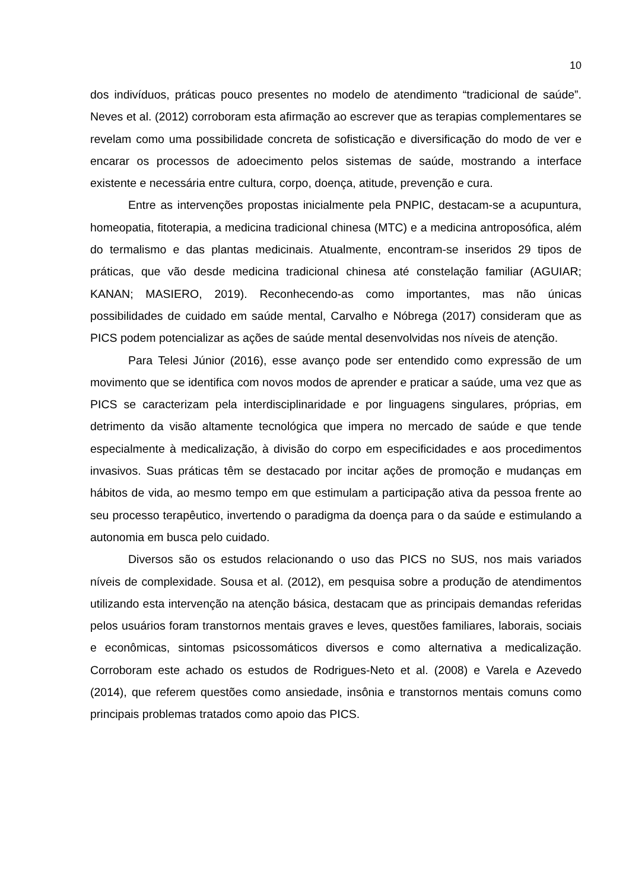10
dos indivíduos, práticas pouco presentes no modelo de atendimento “tradicional de saúde”. Neves et al. (2012) corroboram esta afirmação ao escrever que as terapias complementares se revelam como uma possibilidade concreta de sofisticação e diversificação do modo de ver e encarar os processos de adoecimento pelos sistemas de saúde, mostrando a interface existente e necessária entre cultura, corpo, doença, atitude, prevenção e cura.
Entre as intervenções propostas inicialmente pela PNPIC, destacam-se a acupuntura, homeopatia, fitoterapia, a medicina tradicional chinesa (MTC) e a medicina antroposófica, além do termalismo e das plantas medicinais. Atualmente, encontram-se inseridos 29 tipos de práticas, que vão desde medicina tradicional chinesa até constelação familiar (AGUIAR; KANAN; MASIERO, 2019). Reconhecendo-as como importantes, mas não únicas possibilidades de cuidado em saúde mental, Carvalho e Nóbrega (2017) consideram que as PICS podem potencializar as ações de saúde mental desenvolvidas nos níveis de atenção.
Para Telesi Júnior (2016), esse avanço pode ser entendido como expressão de um movimento que se identifica com novos modos de aprender e praticar a saúde, uma vez que as PICS se caracterizam pela interdisciplinaridade e por linguagens singulares, próprias, em detrimento da visão altamente tecnológica que impera no mercado de saúde e que tende especialmente à medicalização, à divisão do corpo em especificidades e aos procedimentos invasivos. Suas práticas têm se destacado por incitar ações de promoção e mudanças em hábitos de vida, ao mesmo tempo em que estimulam a participação ativa da pessoa frente ao seu processo terapêutico, invertendo o paradigma da doença para o da saúde e estimulando a autonomia em busca pelo cuidado.
Diversos são os estudos relacionando o uso das PICS no SUS, nos mais variados níveis de complexidade. Sousa et al. (2012), em pesquisa sobre a produção de atendimentos utilizando esta intervenção na atenção básica, destacam que as principais demandas referidas pelos usuários foram transtornos mentais graves e leves, questões familiares, laborais, sociais e econômicas, sintomas psicossomáticos diversos e como alternativa a medicalização. Corroboram este achado os estudos de Rodrigues-Neto et al. (2008) e Varela e Azevedo (2014), que referem questões como ansiedade, insônia e transtornos mentais comuns como principais problemas tratados como apoio das PICS.